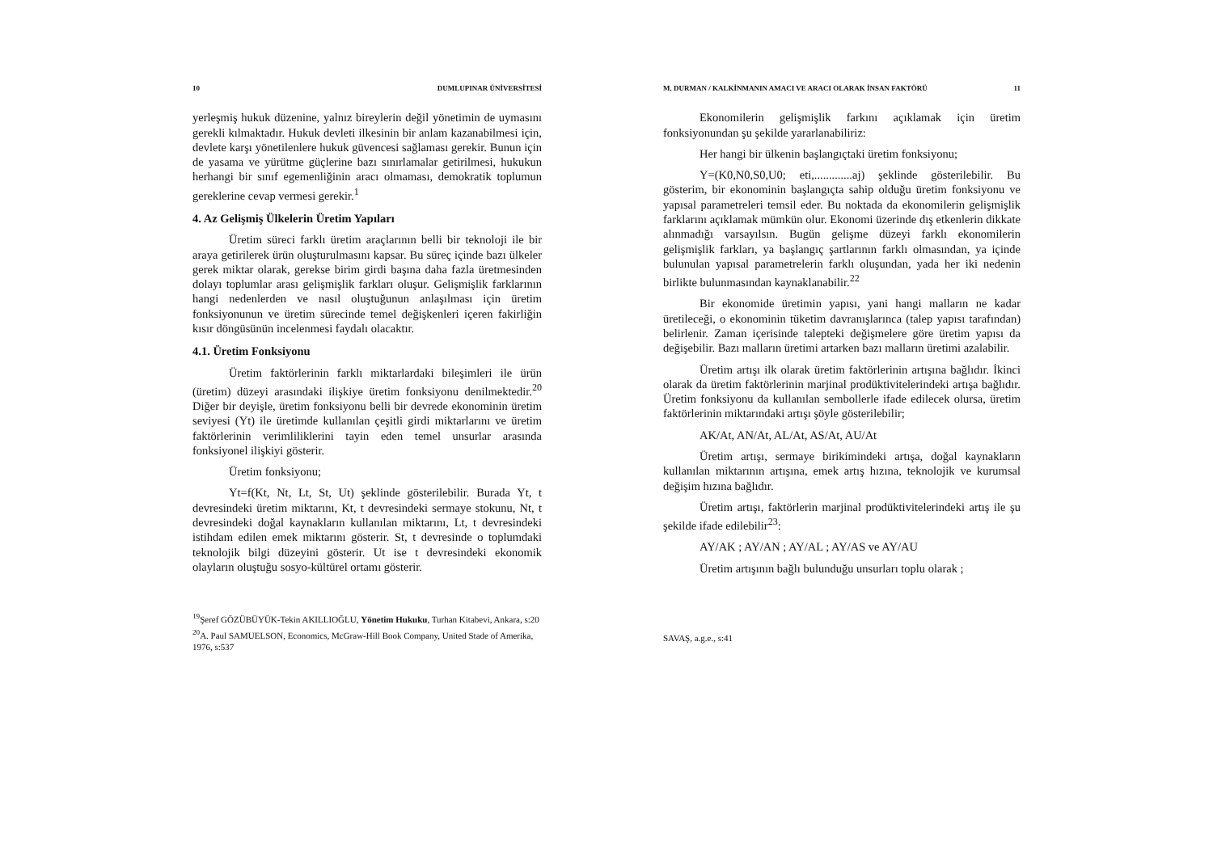10 DUMLUPINAR ÜNİVERSİTESİ
yerleşmiş hukuk düzenine, yalnız bireylerin değil yönetimin de uymasını gerekli kılmaktadır. Hukuk devleti ilkesinin bir anlam kazanabilmesi için, devlete karşı yönetilenlere hukuk güvencesi sağlaması gerekir. Bunun için de yasama ve yürütme güçlerine bazı sınırlamalar getirilmesi, hukukun herhangi bir sınıf egemenliğinin aracı olmaması, demokratik toplumun gereklerine cevap vermesi gerekir.<sup>1</sup>
4. Az Gelişmiş Ülkelerin Üretim Yapıları
Üretim süreci farklı üretim araçlarının belli bir teknoloji ile bir araya getirilerek ürün oluşturulmasını kapsar. Bu süreç içinde bazı ülkeler gerek miktar olarak, gerekse birim girdi başına daha fazla üretmesinden dolayı toplumlar arası gelişmişlik farkları oluşur. Gelişmişlik farklarının hangi nedenlerden ve nasıl oluştuğunun anlaşılması için üretim fonksiyonunun ve üretim sürecinde temel değişkenleri içeren fakirliğin kısır döngüsünün incelenmesi faydalı olacaktır.
4.1. Üretim Fonksiyonu
Üretim faktörlerinin farklı miktarlardaki bileşimleri ile ürün (üretim) düzeyi arasındaki ilişkiye üretim fonksiyonu denilmektedir.<sup>20</sup> Diğer bir deyişle, üretim fonksiyonu belli bir devrede ekonominin üretim seviyesi (Yt) ile üretimde kullanılan çeşitli girdi miktarlarını ve üretim faktörlerinin verimliliklerini tayin eden temel unsurlar arasında fonksiyonel ilişkiyi gösterir.
Üretim fonksiyonu;
Yt=f(Kt, Nt, Lt, St, Ut) şeklinde gösterilebilir. Burada Yt, t devresindeki üretim miktarını, Kt, t devresindeki sermaye stokunu, Nt, t devresindeki doğal kaynakların kullanılan miktarını, Lt, t devresindeki istihdam edilen emek miktarını gösterir. St, t devresinde o toplumdaki teknolojik bilgi düzeyini gösterir. Ut ise t devresindeki ekonomik olayların oluştuğu sosyo-kültürel ortamı gösterir.
<sup>19</sup> Şeref GÖZÜBÜYÜK-Tekin AKILLIOĞLU, Yönetim Hukuku, Turhan Kitabevi, Ankara, s:20
<sup>20</sup> A. Paul SAMUELSON, Economics, McGraw-Hill Book Company, United Stade of Amerika, 1976, s:537
M. DURMAN / KALKİNMANIN AMACI VE ARACI OLARAK İNSAN FAKTÖRÜ 11
Ekonomilerin gelişmişlik farkını açıklamak için üretim fonksiyonundan şu şekilde yararlanabiliriz:
Her hangi bir ülkenin başlangıçtaki üretim fonksiyonu;
Y=(K0,N0,S0,U0; eti,.............aj) şeklinde gösterilebilir. Bu gösterim, bir ekonominin başlangıçta sahip olduğu üretim fonksiyonu ve yapısal parametreleri temsil eder. Bu noktada da ekonomilerin gelişmişlik farklarını açıklamak mümkün olur. Ekonomi üzerinde dış etkenlerin dikkate alınmadığı varsayılsın. Bugün gelişme düzeyi farklı ekonomilerin gelişmişlik farkları, ya başlangıç şartlarının farklı olmasından, ya içinde bulunulan yapısal parametrelerin farklı oluşundan, yada her iki nedenin birlikte bulunmasından kaynaklanabilir.<sup>22</sup>
Bir ekonomide üretimin yapısı, yani hangi malların ne kadar üretileceği, o ekonominin tüketim davranışlarınca (talep yapısı tarafından) belirlenir. Zaman içerisinde talepteki değişmelere göre üretim yapısı da değişebilir. Bazı malların üretimi artarken bazı malların üretimi azalabilir.
Üretim artışı ilk olarak üretim faktörlerinin artışına bağlıdır. İkinci olarak da üretim faktörlerinin marjinal prodüktivitelerindeki artışa bağlıdır. Üretim fonksiyonu da kullanılan sembollerle ifade edilecek olursa, üretim faktörlerinin miktarındaki artışı şöyle gösterilebilir;
AK/At, AN/At, AL/At, AS/At, AU/At
Üretim artışı, sermaye birikimindeki artışa, doğal kaynakların kullanılan miktarının artışına, emek artış hızına, teknolojik ve kurumsal değişim hızına bağlıdır.
Üretim artışı, faktörlerin marjinal prodüktivitelerindeki artış ile şu şekilde ifade edilebilir<sup>23</sup>:
AY/AK ; AY/AN ; AY/AL ; AY/AS ve AY/AU
Üretim artışının bağlı bulunduğu unsurları toplu olarak ;
SAVAŞ, a.g.e., s:41